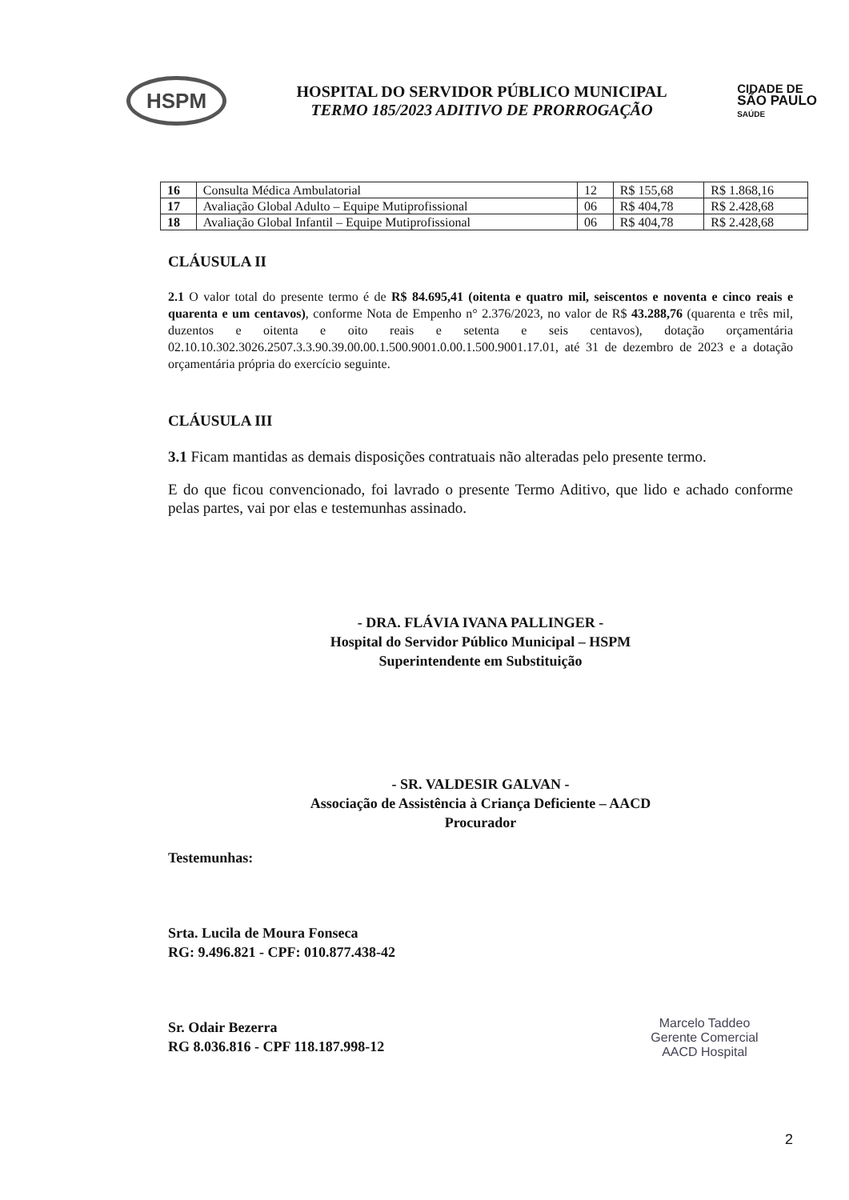HSPM
HOSPITAL DO SERVIDOR PÚBLICO MUNICIPAL
TERMO 185/2023 ADITIVO DE PRORROGAÇÃO
CIDADE DE
SÃO PAULO
SAÚDE
| 16 | Consulta Médica Ambulatorial | 12 | R$ 155,68 | R$ 1.868,16 |
| 17 | Avaliação Global Adulto – Equipe Mutiprofissional | 06 | R$ 404,78 | R$ 2.428,68 |
| 18 | Avaliação Global Infantil – Equipe Mutiprofissional | 06 | R$ 404,78 | R$ 2.428,68 |
CLÁUSULA II
2.1 O valor total do presente termo é de R$ 84.695,41 (oitenta e quatro mil, seiscentos e noventa e cinco reais e quarenta e um centavos), conforme Nota de Empenho n° 2.376/2023, no valor de R$ 43.288,76 (quarenta e três mil, duzentos e oitenta e oito reais e setenta e seis centavos), dotação orçamentária 02.10.10.302.3026.2507.3.3.90.39.00.00.1.500.9001.0.00.1.500.9001.17.01, até 31 de dezembro de 2023 e a dotação orçamentária própria do exercício seguinte.
CLÁUSULA III
3.1 Ficam mantidas as demais disposições contratuais não alteradas pelo presente termo.
E do que ficou convencionado, foi lavrado o presente Termo Aditivo, que lido e achado conforme pelas partes, vai por elas e testemunhas assinado.
- DRA. FLÁVIA IVANA PALLINGER -
Hospital do Servidor Público Municipal – HSPM
Superintendente em Substituição
- SR. VALDESIR GALVAN -
Associação de Assistência à Criança Deficiente – AACD
Procurador
Testemunhas:
Srta. Lucila de Moura Fonseca
RG: 9.496.821 - CPF: 010.877.438-42
Sr. Odair Bezerra
RG 8.036.816 - CPF 118.187.998-12
Marcelo Taddeo
Gerente Comercial
AACD Hospital
2